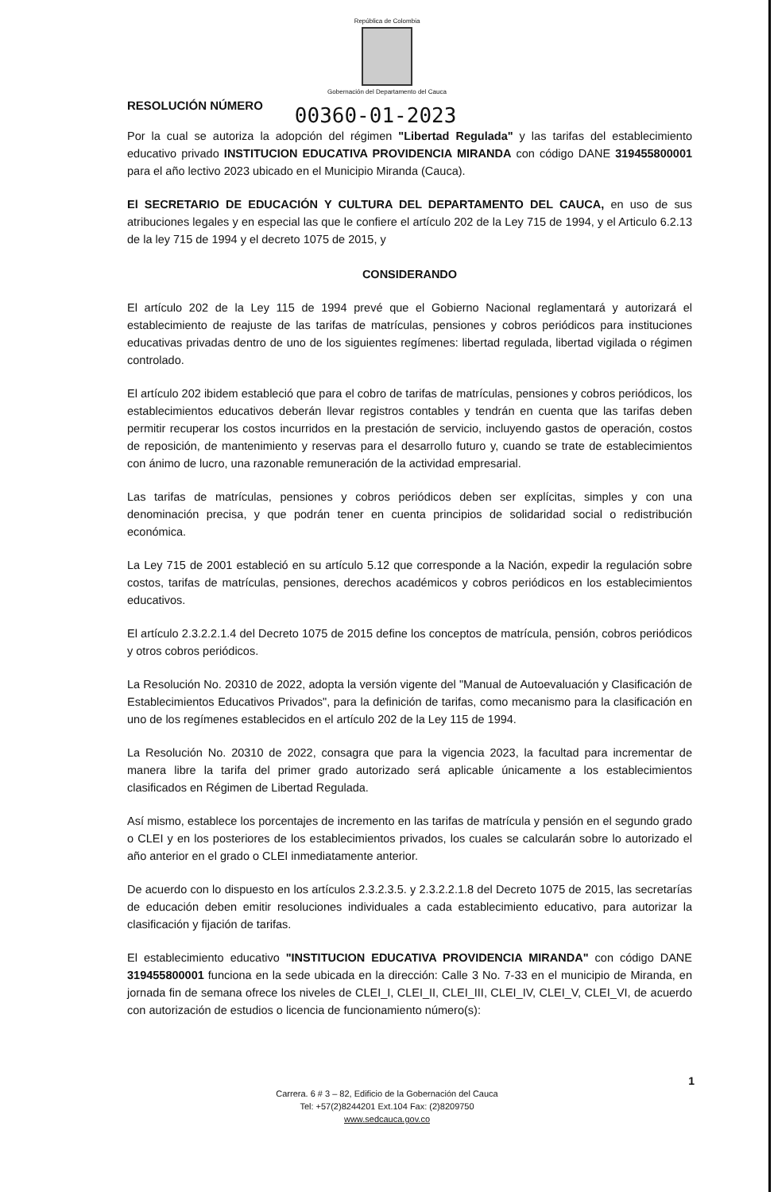República de Colombia
Gobernación del Departamento del Cauca
RESOLUCIÓN NÚMERO 00360-01-2023
Por la cual se autoriza la adopción del régimen "Libertad Regulada" y las tarifas del establecimiento educativo privado INSTITUCION EDUCATIVA PROVIDENCIA MIRANDA con código DANE 319455800001 para el año lectivo 2023 ubicado en el Municipio Miranda (Cauca).
El SECRETARIO DE EDUCACIÓN Y CULTURA DEL DEPARTAMENTO DEL CAUCA, en uso de sus atribuciones legales y en especial las que le confiere el artículo 202 de la Ley 715 de 1994, y el Articulo 6.2.13 de la ley 715 de 1994 y el decreto 1075 de 2015, y
CONSIDERANDO
El artículo 202 de la Ley 115 de 1994 prevé que el Gobierno Nacional reglamentará y autorizará el establecimiento de reajuste de las tarifas de matrículas, pensiones y cobros periódicos para instituciones educativas privadas dentro de uno de los siguientes regímenes: libertad regulada, libertad vigilada o régimen controlado.
El artículo 202 ibidem estableció que para el cobro de tarifas de matrículas, pensiones y cobros periódicos, los establecimientos educativos deberán llevar registros contables y tendrán en cuenta que las tarifas deben permitir recuperar los costos incurridos en la prestación de servicio, incluyendo gastos de operación, costos de reposición, de mantenimiento y reservas para el desarrollo futuro y, cuando se trate de establecimientos con ánimo de lucro, una razonable remuneración de la actividad empresarial.
Las tarifas de matrículas, pensiones y cobros periódicos deben ser explícitas, simples y con una denominación precisa, y que podrán tener en cuenta principios de solidaridad social o redistribución económica.
La Ley 715 de 2001 estableció en su artículo 5.12 que corresponde a la Nación, expedir la regulación sobre costos, tarifas de matrículas, pensiones, derechos académicos y cobros periódicos en los establecimientos educativos.
El artículo 2.3.2.2.1.4 del Decreto 1075 de 2015 define los conceptos de matrícula, pensión, cobros periódicos y otros cobros periódicos.
La Resolución No. 20310 de 2022, adopta la versión vigente del "Manual de Autoevaluación y Clasificación de Establecimientos Educativos Privados", para la definición de tarifas, como mecanismo para la clasificación en uno de los regímenes establecidos en el artículo 202 de la Ley 115 de 1994.
La Resolución No. 20310 de 2022, consagra que para la vigencia 2023, la facultad para incrementar de manera libre la tarifa del primer grado autorizado será aplicable únicamente a los establecimientos clasificados en Régimen de Libertad Regulada.
Así mismo, establece los porcentajes de incremento en las tarifas de matrícula y pensión en el segundo grado o CLEI y en los posteriores de los establecimientos privados, los cuales se calcularán sobre lo autorizado el año anterior en el grado o CLEI inmediatamente anterior.
De acuerdo con lo dispuesto en los artículos 2.3.2.3.5. y 2.3.2.2.1.8 del Decreto 1075 de 2015, las secretarías de educación deben emitir resoluciones individuales a cada establecimiento educativo, para autorizar la clasificación y fijación de tarifas.
El establecimiento educativo "INSTITUCION EDUCATIVA PROVIDENCIA MIRANDA" con código DANE 319455800001 funciona en la sede ubicada en la dirección: Calle 3 No. 7-33 en el municipio de Miranda, en jornada fin de semana ofrece los niveles de CLEI_I, CLEI_II, CLEI_III, CLEI_IV, CLEI_V, CLEI_VI, de acuerdo con autorización de estudios o licencia de funcionamiento número(s):
1
Carrera. 6 # 3 – 82, Edificio de la Gobernación del Cauca
Tel: +57(2)8244201 Ext.104 Fax: (2)8209750
www.sedcauca.gov.co